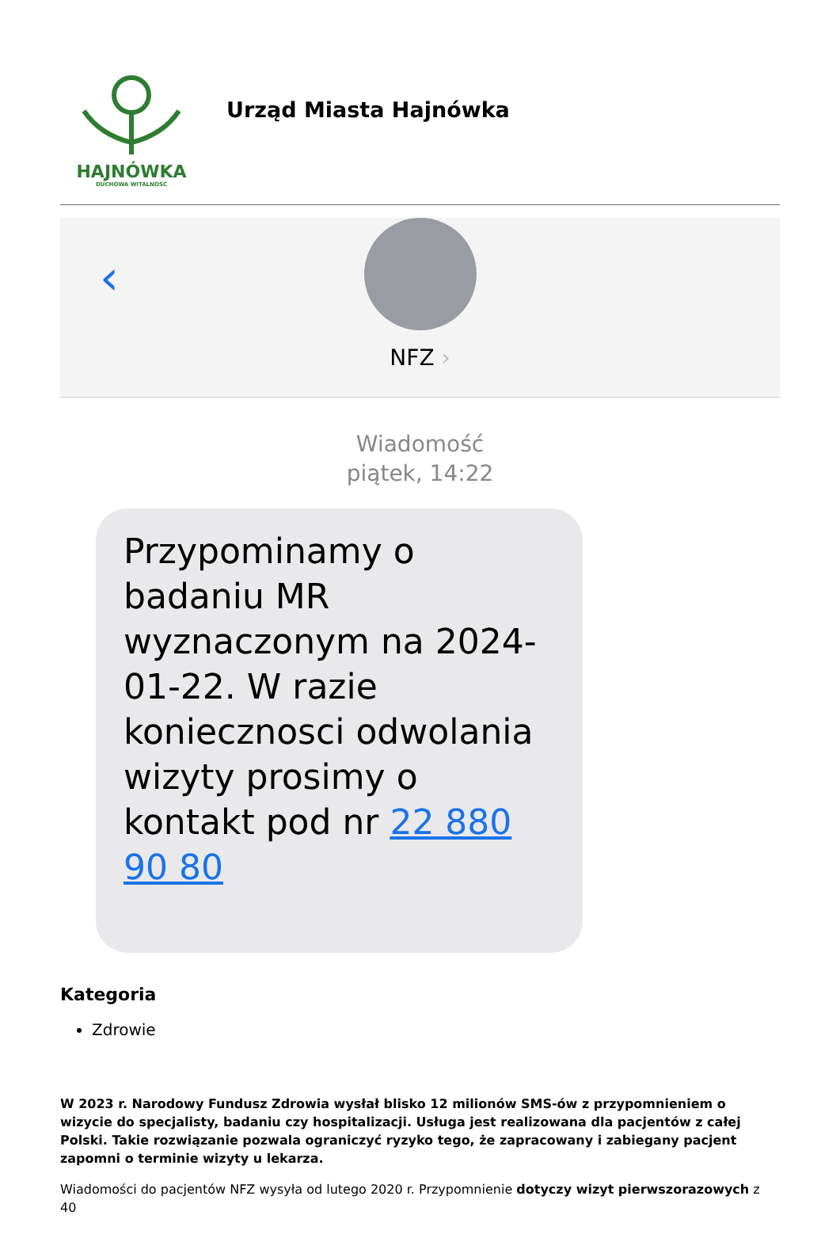HAJNÓWKA
DUCHOWA WITALNOŚĆ
Urząd Miasta Hajnówka
‹
NFZ ›
Wiadomość
piątek, 14:22
Przypominamy o badaniu MR wyznaczonym na 2024-01-22. W razie koniecznosci odwolania wizyty prosimy o kontakt pod nr 22 880 90 80
Kategoria
Zdrowie
W 2023 r. Narodowy Fundusz Zdrowia wysłał blisko 12 milionów SMS-ów z przypomnieniem o wizycie do specjalisty, badaniu czy hospitalizacji. Usługa jest realizowana dla pacjentów z całej Polski. Takie rozwiązanie pozwala ograniczyć ryzyko tego, że zapracowany i zabiegany pacjent zapomni o terminie wizyty u lekarza.
Wiadomości do pacjentów NFZ wysyła od lutego 2020 r. Przypomnienie dotyczy wizyt pierwszorazowych z 40